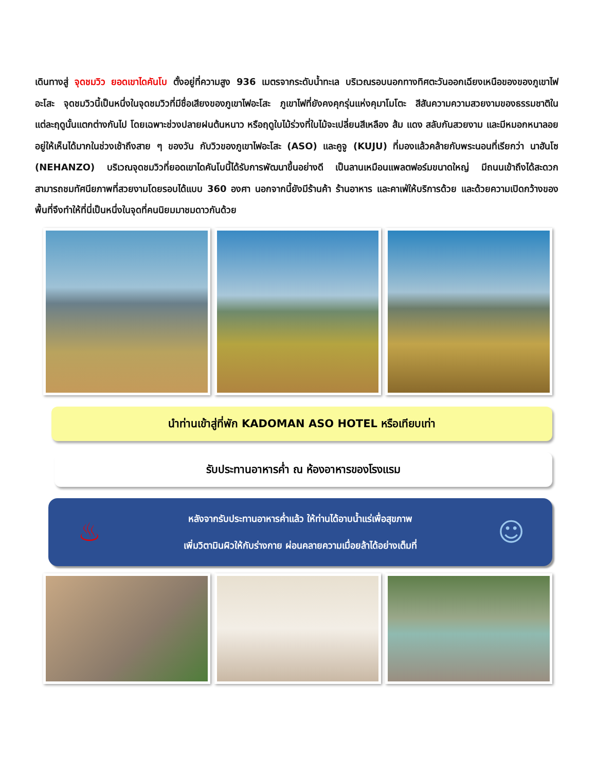เดินทางสู่ จุดชมวิว ยอดเขาไดคันโบ ตั้งอยู่ที่ความสูง 936 เมตรจากระดับน้ำทะเล บริเวณรอบนอกทางทิศตะวันออกเฉียงเหนือของของภูเขาไฟอะโสะ จุดชมวิวนี้เป็นหนึ่งในจุดชมวิวที่มีชื่อเสียงของภูเขาไฟอะโสะ ภูเขาไฟที่ยังคงคุกรุ่นแห่งคุมาโมโตะ สีสันความความสวยงามของธรรมชาติในแต่ละฤดูนั้นแตกต่างกันไป โดยเฉพาะช่วงปลายฝนต้นหนาว หรือฤดูใบไม้ร่วงที่ใบไม้จะเปลี่ยนสีเหลือง ส้ม แดง สลับกันสวยงาม และมีหมอกหนาลอยอยู่ให้เห็นได้มากในช่วงเช้าถึงสาย ๆ ของวัน กับวิวของภูเขาไฟอะโสะ (ASO) และคูจู (KUJU) ที่มองแล้วคล้ายกับพระนอนที่เรียกว่า นาฮันโซ (NEHANZO) บริเวณจุดชมวิวที่ยอดเขาไดคันโบนี้ได้รับการพัฒนาขึ้นอย่างดี เป็นลานเหมือนแพลตฟอร์มขนาดใหญ่ มีถนนเข้าถึงได้สะดวก สามารถชมทัศนียภาพที่สวยงามโดยรอบได้แบบ 360 องศา นอกจากนี้ยังมีร้านค้า ร้านอาหาร และคาเฟ่ให้บริการด้วย และด้วยความเปิดกว้างของพื้นที่จึงทำให้ที่นี่เป็นหนึ่งในจุดที่คนนิยมมาชมดาวกันด้วย
นำท่านเข้าสู่ที่พัก KADOMAN ASO HOTEL หรือเทียบเท่า
รับประทานอาหารค่ำ ณ ห้องอาหารของโรงแรม
♨
หลังจากรับประทานอาหารค่ำแล้ว ให้ท่านได้อาบน้ำแร่เพื่อสุขภาพ
เพิ่มวิตามินผิวให้กับร่างกาย ผ่อนคลายความเมื่อยล้าได้อย่างเต็มที่
☺